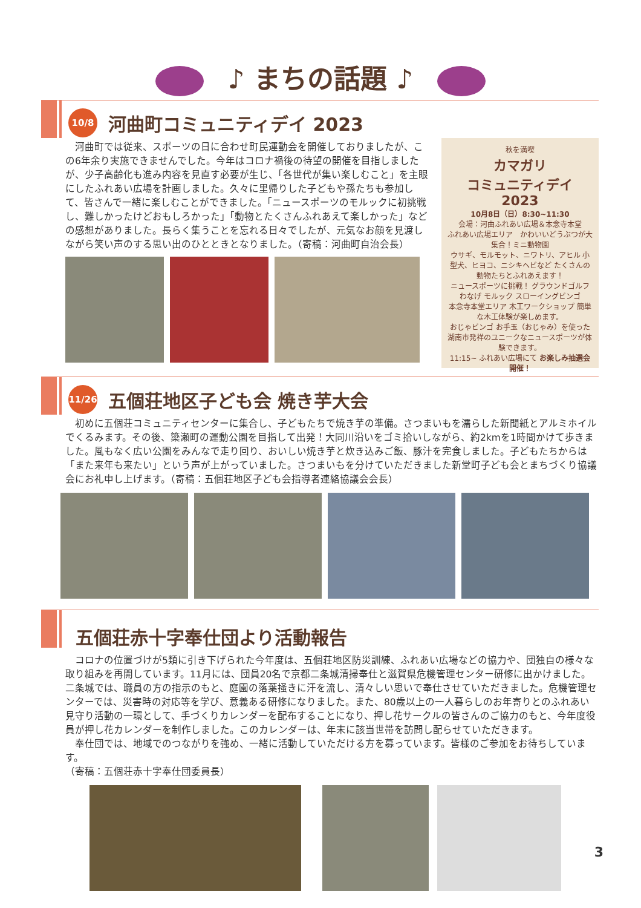♪ まちの話題 ♪
10/8 河曲町コミュニティデイ 2023
　河曲町では従来、スポーツの日に合わせ町民運動会を開催しておりましたが、この6年余り実施できませんでした。今年はコロナ禍後の待望の開催を目指しましたが、少子高齢化も進み内容を見直す必要が生じ、「各世代が集い楽しむこと」を主眼にしたふれあい広場を計画しました。久々に里帰りした子どもや孫たちも参加して、皆さんで一緒に楽しむことができました。「ニュースポーツのモルックに初挑戦し、難しかったけどおもしろかった」「動物とたくさんふれあえて楽しかった」などの感想がありました。長らく集うことを忘れる日々でしたが、元気なお顔を見渡しながら笑い声のする思い出のひとときとなりました。（寄稿：河曲町自治会長）
秋を満喫
カマガリ
コミュニティデイ
2023
10月8日（日）8:30~11:30
会場：河曲ふれあい広場＆本念寺本堂
ふれあい広場エリア　かわいいどうぶつが大集合！ミニ動物園
ウサギ、モルモット、ニワトリ、アヒル 小型犬、ヒヨコ、ニシキヘビなど たくさんの動物たちとふれあえます！
ニュースポーツに挑戦！ グラウンドゴルフ わなげ モルック スローイングビンゴ
本念寺本堂エリア 木工ワークショップ 簡単な木工体験が楽しめます。
おじゃビンゴ お手玉（おじゃみ）を使った湖南市発祥のユニークなニュースポーツが体験できます。
11:15~ ふれあい広場にて お楽しみ抽選会開催！
11/26 五個荘地区子ども会 焼き芋大会
　初めに五個荘コミュニティセンターに集合し、子どもたちで焼き芋の準備。さつまいもを濡らした新聞紙とアルミホイルでくるみます。その後、簗瀬町の運動公園を目指して出発！大同川沿いをゴミ拾いしながら、約2kmを1時間かけて歩きました。風もなく広い公園をみんなで走り回り、おいしい焼き芋と炊き込みご飯、豚汁を完食しました。子どもたちからは「また来年も来たい」という声が上がっていました。さつまいもを分けていただきました新堂町子ども会とまちづくり協議会にお礼申し上げます。（寄稿：五個荘地区子ども会指導者連絡協議会会長）
五個荘赤十字奉仕団より活動報告
　コロナの位置づけが5類に引き下げられた今年度は、五個荘地区防災訓練、ふれあい広場などの協力や、団独自の様々な取り組みを再開しています。11月には、団員20名で京都二条城清掃奉仕と滋賀県危機管理センター研修に出かけました。二条城では、職員の方の指示のもと、庭園の落葉掻きに汗を流し、清々しい思いで奉仕させていただきました。危機管理センターでは、災害時の対応等を学び、意義ある研修になりました。また、80歳以上の一人暮らしのお年寄りとのふれあい見守り活動の一環として、手づくりカレンダーを配布することになり、押し花サークルの皆さんのご協力のもと、今年度役員が押し花カレンダーを制作しました。このカレンダーは、年末に該当世帯を訪問し配らせていただきます。
　奉仕団では、地域でのつながりを強め、一緒に活動していただける方を募っています。皆様のご参加をお待ちしています。
（寄稿：五個荘赤十字奉仕団委員長）
3